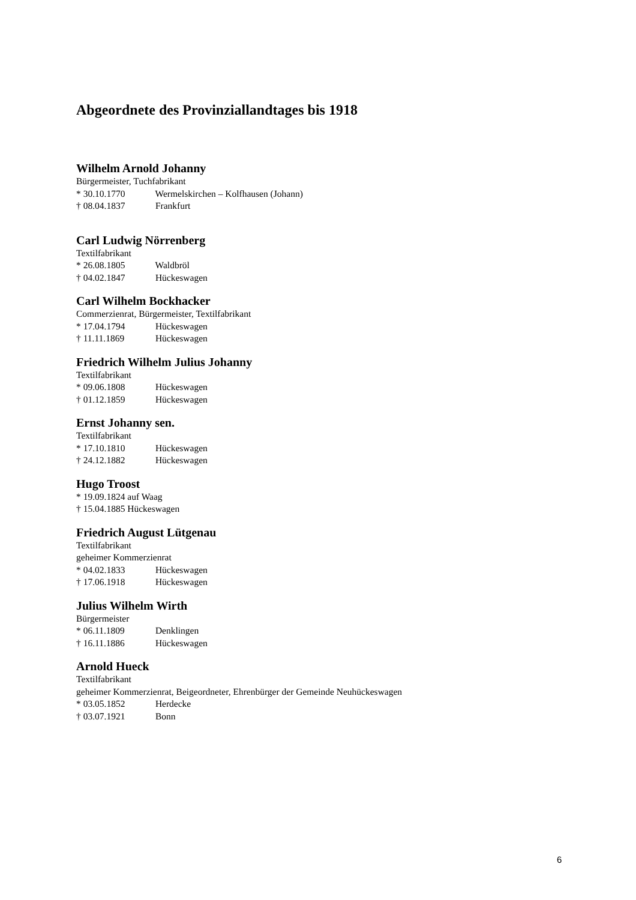Abgeordnete des Provinziallandtages bis 1918
Wilhelm Arnold Johanny
Bürgermeister, Tuchfabrikant
* 30.10.1770 Wermelskirchen – Kolfhausen (Johann)
† 08.04.1837 Frankfurt
Carl Ludwig Nörrenberg
Textilfabrikant
* 26.08.1805 Waldbröl
† 04.02.1847 Hückeswagen
Carl Wilhelm Bockhacker
Commerzienrat, Bürgermeister, Textilfabrikant
* 17.04.1794 Hückeswagen
† 11.11.1869 Hückeswagen
Friedrich Wilhelm Julius Johanny
Textilfabrikant
* 09.06.1808 Hückeswagen
† 01.12.1859 Hückeswagen
Ernst Johanny sen.
Textilfabrikant
* 17.10.1810 Hückeswagen
† 24.12.1882 Hückeswagen
Hugo Troost
* 19.09.1824 auf Waag
† 15.04.1885 Hückeswagen
Friedrich August Lütgenau
Textilfabrikant
geheimer Kommerzienrat
* 04.02.1833 Hückeswagen
† 17.06.1918 Hückeswagen
Julius Wilhelm Wirth
Bürgermeister
* 06.11.1809 Denklingen
† 16.11.1886 Hückeswagen
Arnold Hueck
Textilfabrikant
geheimer Kommerzienrat, Beigeordneter, Ehrenbürger der Gemeinde Neuhückeswagen
* 03.05.1852 Herdecke
† 03.07.1921 Bonn
6